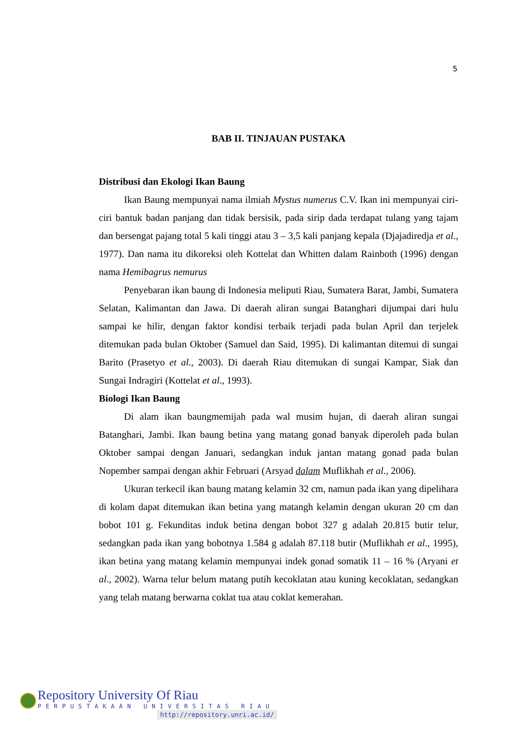5
BAB II. TINJAUAN PUSTAKA
Distribusi dan Ekologi Ikan Baung
Ikan Baung mempunyai nama ilmiah Mystus numerus C.V. Ikan ini mempunyai ciri-ciri bantuk badan panjang dan tidak bersisik, pada sirip dada terdapat tulang yang tajam dan bersengat pajang total 5 kali tinggi atau 3 – 3,5 kali panjang kepala (Djajadiredja et al., 1977). Dan nama itu dikoreksi oleh Kottelat dan Whitten dalam Rainboth (1996) dengan nama Hemibagrus nemurus
Penyebaran ikan baung di Indonesia meliputi Riau, Sumatera Barat, Jambi, Sumatera Selatan, Kalimantan dan Jawa. Di daerah aliran sungai Batanghari dijumpai dari hulu sampai ke hilir, dengan faktor kondisi terbaik terjadi pada bulan April dan terjelek ditemukan pada bulan Oktober (Samuel dan Said, 1995). Di kalimantan ditemui di sungai Barito (Prasetyo et al., 2003). Di daerah Riau ditemukan di sungai Kampar, Siak dan Sungai Indragiri (Kottelat et al., 1993).
Biologi Ikan Baung
Di alam ikan baungmemijah pada wal musim hujan, di daerah aliran sungai Batanghari, Jambi. Ikan baung betina yang matang gonad banyak diperoleh pada bulan Oktober sampai dengan Januari, sedangkan induk jantan matang gonad pada bulan Nopember sampai dengan akhir Februari (Arsyad dalam Muflikhah et al., 2006).
Ukuran terkecil ikan baung matang kelamin 32 cm, namun pada ikan yang dipelihara di kolam dapat ditemukan ikan betina yang matangh kelamin dengan ukuran 20 cm dan bobot 101 g. Fekunditas induk betina dengan bobot 327 g adalah 20.815 butir telur, sedangkan pada ikan yang bobotnya 1.584 g adalah 87.118 butir (Muflikhah et al., 1995), ikan betina yang matang kelamin mempunyai indek gonad somatik 11 – 16 % (Aryani et al., 2002). Warna telur belum matang putih kecoklatan atau kuning kecoklatan, sedangkan yang telah matang berwarna coklat tua atau coklat kemerahan.
Repository University Of Riau
PERPUSTAKAAN UNIVERSITAS RIAU
http://repository.unri.ac.id/